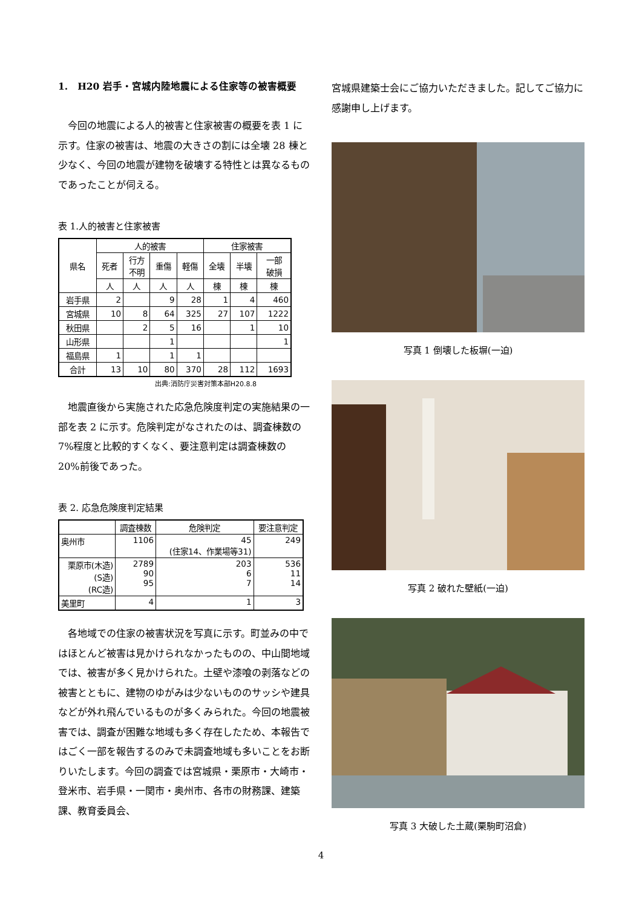1.　H20 岩手・宮城内陸地震による住家等の被害概要
今回の地震による人的被害と住家被害の概要を表 1 に示す。住家の被害は、地震の大きさの割には全壊 28 棟と少なく、今回の地震が建物を破壊する特性とは異なるものであったことが伺える。
表 1.人的被害と住家被害
| 県名 | 人的被害 | | | | 住家被害 | | |
| --- | --- | --- | --- | --- | --- | --- | --- |
| | 死者 | 行方 不明 | 重傷 | 軽傷 | 全壊 | 半壊 | 一部 破損 |
| | 人 | 人 | 人 | 人 | 棟 | 棟 | 棟 |
| 岩手県 | 2 | | 9 | 28 | 1 | 4 | 460 |
| 宮城県 | 10 | 8 | 64 | 325 | 27 | 107 | 1222 |
| 秋田県 | | 2 | 5 | 16 | | 1 | 10 |
| 山形県 | | | 1 | | | | 1 |
| 福島県 | 1 | | 1 | 1 | | | |
| 合計 | 13 | 10 | 80 | 370 | 28 | 112 | 1693 |
出典:消防庁災害対策本部H20.8.8
地震直後から実施された応急危険度判定の実施結果の一部を表 2 に示す。危険判定がなされたのは、調査棟数の 7%程度と比較的すくなく、要注意判定は調査棟数の 20%前後であった。
表 2. 応急危険度判定結果
| | 調査棟数 | 危険判定 | 要注意判定 |
| --- | --- | --- | --- |
| 奥州市 | 1106 | 45 (住家14、作業場等31) | 249 |
| 栗原市(木造) (S造) (RC造) | 2789 90 95 | 203 6 7 | 536 11 14 |
| 美里町 | 4 | 1 | 3 |
各地域での住家の被害状況を写真に示す。町並みの中ではほとんど被害は見かけられなかったものの、中山間地域では、被害が多く見かけられた。土壁や漆喰の剥落などの被害とともに、建物のゆがみは少ないもののサッシや建具などが外れ飛んでいるものが多くみられた。今回の地震被害では、調査が困難な地域も多く存在したため、本報告ではごく一部を報告するのみで未調査地域も多いことをお断りいたします。今回の調査では宮城県・栗原市・大崎市・登米市、岩手県・一関市・奥州市、各市の財務課、建築課、教育委員会、
宮城県建築士会にご協力いただきました。記してご協力に感謝申し上げます。
写真 1 倒壊した板塀(一迫)
写真 2 破れた壁紙(一迫)
写真 3 大破した土蔵(栗駒町沼倉)
4